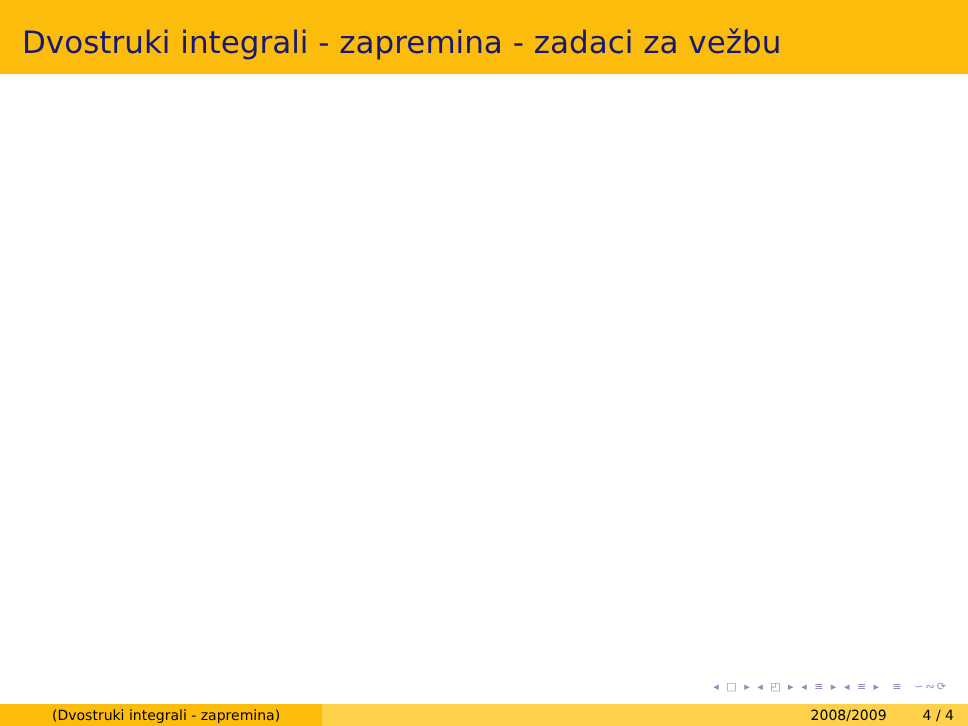Dvostruki integrali - zapremina - zadaci za vežbu
◂ □ ▸ ◂ ◰ ▸ ◂ ≡ ▸ ◂ ≡ ▸ ≡ ∽∾⟳
(Dvostruki integrali - zapremina) 2008/2009 4 / 4